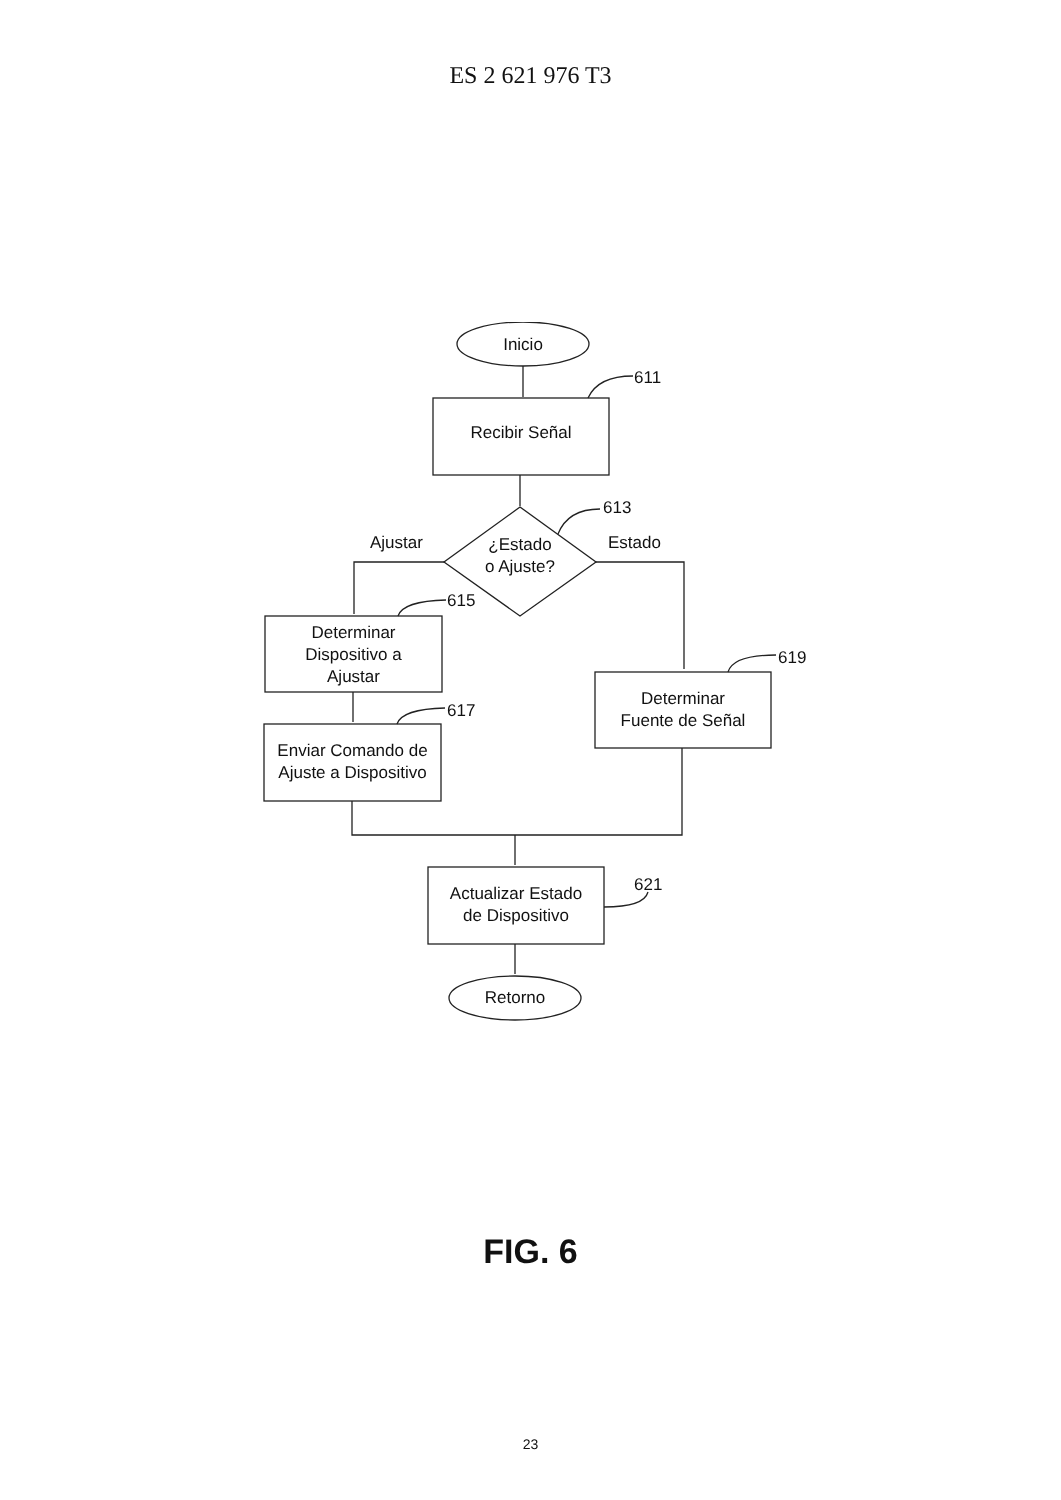ES 2 621 976 T3
Inicio
611
Recibir Señal
613
Ajustar
¿Estado
o Ajuste?
Estado
615
Determinar
Dispositivo a
Ajustar
619
617
Determinar
Fuente de Señal
Enviar Comando de
Ajuste a Dispositivo
621
Actualizar Estado
de Dispositivo
Retorno
FIG. 6
23